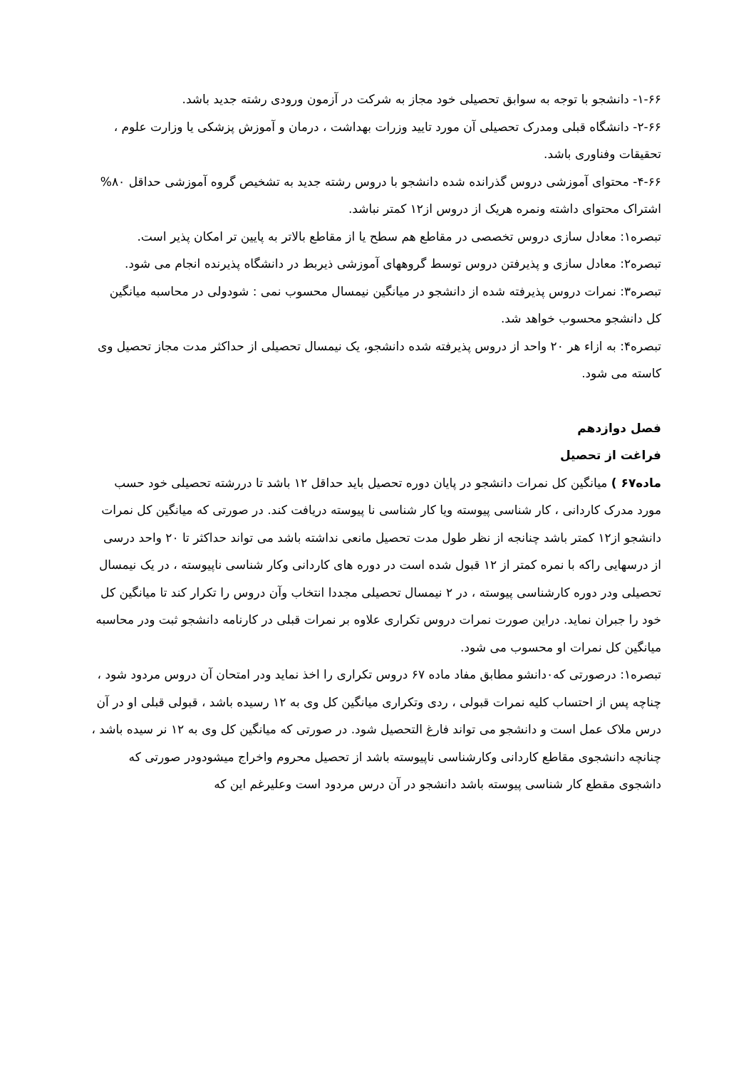۱-۶۶- دانشجو با توجه به سوابق تحصیلی خود مجاز به شرکت در آزمون ورودی رشته جدید باشد.
۲-۶۶- دانشگاه قبلی ومدرک تحصیلی آن مورد تایید وزرات بهداشت ، درمان و آموزش پزشکی یا وزارت علوم ، تحقیقات وفناوری باشد.
۴-۶۶- محتوای آموزشی دروس گذرانده شده دانشجو با دروس رشته جدید به تشخیص گروه آموزشی حداقل ۸۰% اشتراک محتوای داشته ونمره هریک از دروس از۱۲ کمتر نباشد.
تبصره۱: معادل سازی دروس تخصصی در مقاطع هم سطح یا از مقاطع بالاتر به پایین تر امکان پذیر است.
تبصره۲: معادل سازی و پذیرفتن دروس توسط گروههای آموزشی ذیربط در دانشگاه پذیرنده انجام می شود.
تبصره۳: نمرات دروس پذیرفته شده از دانشجو در میانگین نیمسال محسوب نمی : شودولی در محاسبه میانگین کل دانشجو محسوب خواهد شد.
تبصره۴: به ازاء هر ۲۰ واحد از دروس پذیرفته شده دانشجو، یک نیمسال تحصیلی از حداکثر مدت مجاز تحصیل وی کاسته می شود.
فصل دوازدهم
فراغت از تحصیل
ماده۶۷ ) میانگین کل نمرات دانشجو در پایان دوره تحصیل باید حداقل ۱۲ باشد تا دررشته تحصیلی خود حسب مورد مدرک کاردانی ، کار شناسی پیوسته ویا کار شناسی نا پیوسته دریافت کند. در صورتی که میانگین کل نمرات دانشجو از۱۲ کمتر باشد چنانجه از نظر طول مدت تحصیل مانعی نداشته باشد می تواند حداکثر تا ۲۰ واحد درسی از درسهایی راکه با نمره کمتر از ۱۲ قبول شده است در دوره های کاردانی وکار شناسی ناپیوسته ، در یک نیمسال تحصیلی ودر دوره کارشناسی پیوسته ، در ۲ نیمسال تحصیلی مجددا انتخاب وآن دروس را تکرار کند تا میانگین کل خود را جبران نماید. دراین صورت نمرات دروس تکراری علاوه بر نمرات قبلی در کارنامه دانشجو ثبت ودر محاسبه میانگین کل نمرات او محسوب می شود.
تبصره۱: درصورتی که۰دانشو مطابق مفاد ماده ۶۷ دروس تکراری را اخذ نماید ودر امتحان آن دروس مردود شود ، چناچه پس از احتساب کلیه نمرات قبولی ، ردی وتکراری میانگین کل وی به ۱۲ رسیده باشد ، قبولی قبلی او در آن درس ملاک عمل است و دانشجو می تواند فارغ التحصیل شود. در صورتی که میانگین کل وی به ۱۲ نر سیده باشد ، چنانچه دانشجوی مقاطع کاردانی وکارشناسی ناپیوسته باشد از تحصیل محروم واخراج میشودودر صورتی که داشجوی مقطع کار شناسی پیوسته باشد دانشجو در آن درس مردود است وعلیرغم این که